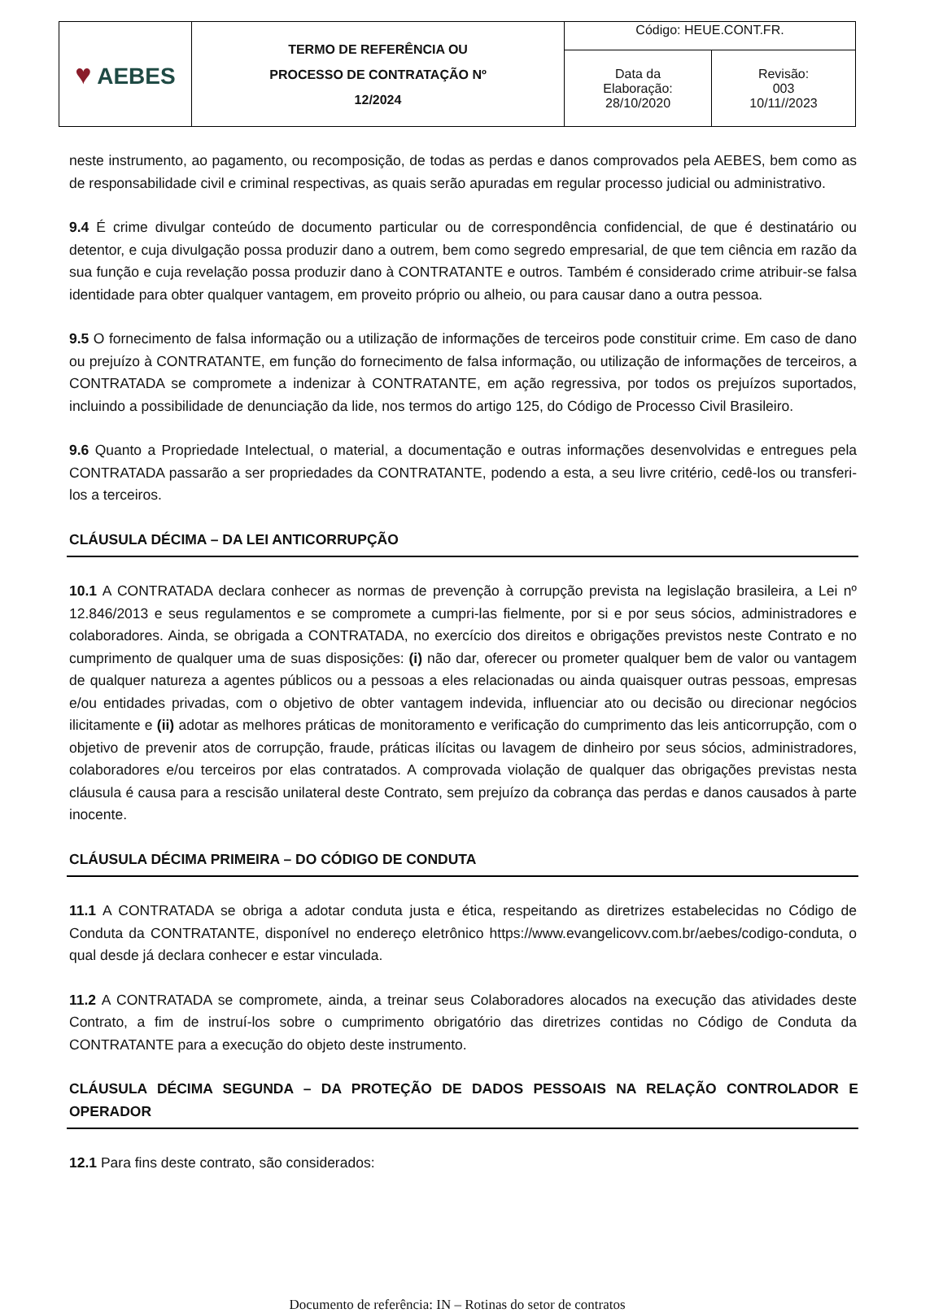| ♥ AEBES | TERMO DE REFERÊNCIA OU PROCESSO DE CONTRATAÇÃO Nº 12/2024 | Código: HEUE.CONT.FR. | |
| | | Data da Elaboração: 28/10/2020 | Revisão: 003 10/11//2023 |
neste instrumento, ao pagamento, ou recomposição, de todas as perdas e danos comprovados pela AEBES, bem como as de responsabilidade civil e criminal respectivas, as quais serão apuradas em regular processo judicial ou administrativo.
9.4 É crime divulgar conteúdo de documento particular ou de correspondência confidencial, de que é destinatário ou detentor, e cuja divulgação possa produzir dano a outrem, bem como segredo empresarial, de que tem ciência em razão da sua função e cuja revelação possa produzir dano à CONTRATANTE e outros. Também é considerado crime atribuir-se falsa identidade para obter qualquer vantagem, em proveito próprio ou alheio, ou para causar dano a outra pessoa.
9.5 O fornecimento de falsa informação ou a utilização de informações de terceiros pode constituir crime. Em caso de dano ou prejuízo à CONTRATANTE, em função do fornecimento de falsa informação, ou utilização de informações de terceiros, a CONTRATADA se compromete a indenizar à CONTRATANTE, em ação regressiva, por todos os prejuízos suportados, incluindo a possibilidade de denunciação da lide, nos termos do artigo 125, do Código de Processo Civil Brasileiro.
9.6 Quanto a Propriedade Intelectual, o material, a documentação e outras informações desenvolvidas e entregues pela CONTRATADA passarão a ser propriedades da CONTRATANTE, podendo a esta, a seu livre critério, cedê-los ou transferi-los a terceiros.
CLÁUSULA DÉCIMA – DA LEI ANTICORRUPÇÃO
10.1 A CONTRATADA declara conhecer as normas de prevenção à corrupção prevista na legislação brasileira, a Lei nº 12.846/2013 e seus regulamentos e se compromete a cumpri-las fielmente, por si e por seus sócios, administradores e colaboradores. Ainda, se obrigada a CONTRATADA, no exercício dos direitos e obrigações previstos neste Contrato e no cumprimento de qualquer uma de suas disposições: (i) não dar, oferecer ou prometer qualquer bem de valor ou vantagem de qualquer natureza a agentes públicos ou a pessoas a eles relacionadas ou ainda quaisquer outras pessoas, empresas e/ou entidades privadas, com o objetivo de obter vantagem indevida, influenciar ato ou decisão ou direcionar negócios ilicitamente e (ii) adotar as melhores práticas de monitoramento e verificação do cumprimento das leis anticorrupção, com o objetivo de prevenir atos de corrupção, fraude, práticas ilícitas ou lavagem de dinheiro por seus sócios, administradores, colaboradores e/ou terceiros por elas contratados. A comprovada violação de qualquer das obrigações previstas nesta cláusula é causa para a rescisão unilateral deste Contrato, sem prejuízo da cobrança das perdas e danos causados à parte inocente.
CLÁUSULA DÉCIMA PRIMEIRA – DO CÓDIGO DE CONDUTA
11.1 A CONTRATADA se obriga a adotar conduta justa e ética, respeitando as diretrizes estabelecidas no Código de Conduta da CONTRATANTE, disponível no endereço eletrônico https://www.evangelicovv.com.br/aebes/codigo-conduta, o qual desde já declara conhecer e estar vinculada.
11.2 A CONTRATADA se compromete, ainda, a treinar seus Colaboradores alocados na execução das atividades deste Contrato, a fim de instruí-los sobre o cumprimento obrigatório das diretrizes contidas no Código de Conduta da CONTRATANTE para a execução do objeto deste instrumento.
CLÁUSULA DÉCIMA SEGUNDA – DA PROTEÇÃO DE DADOS PESSOAIS NA RELAÇÃO CONTROLADOR E OPERADOR
12.1 Para fins deste contrato, são considerados:
Documento de referência: IN – Rotinas do setor de contratos